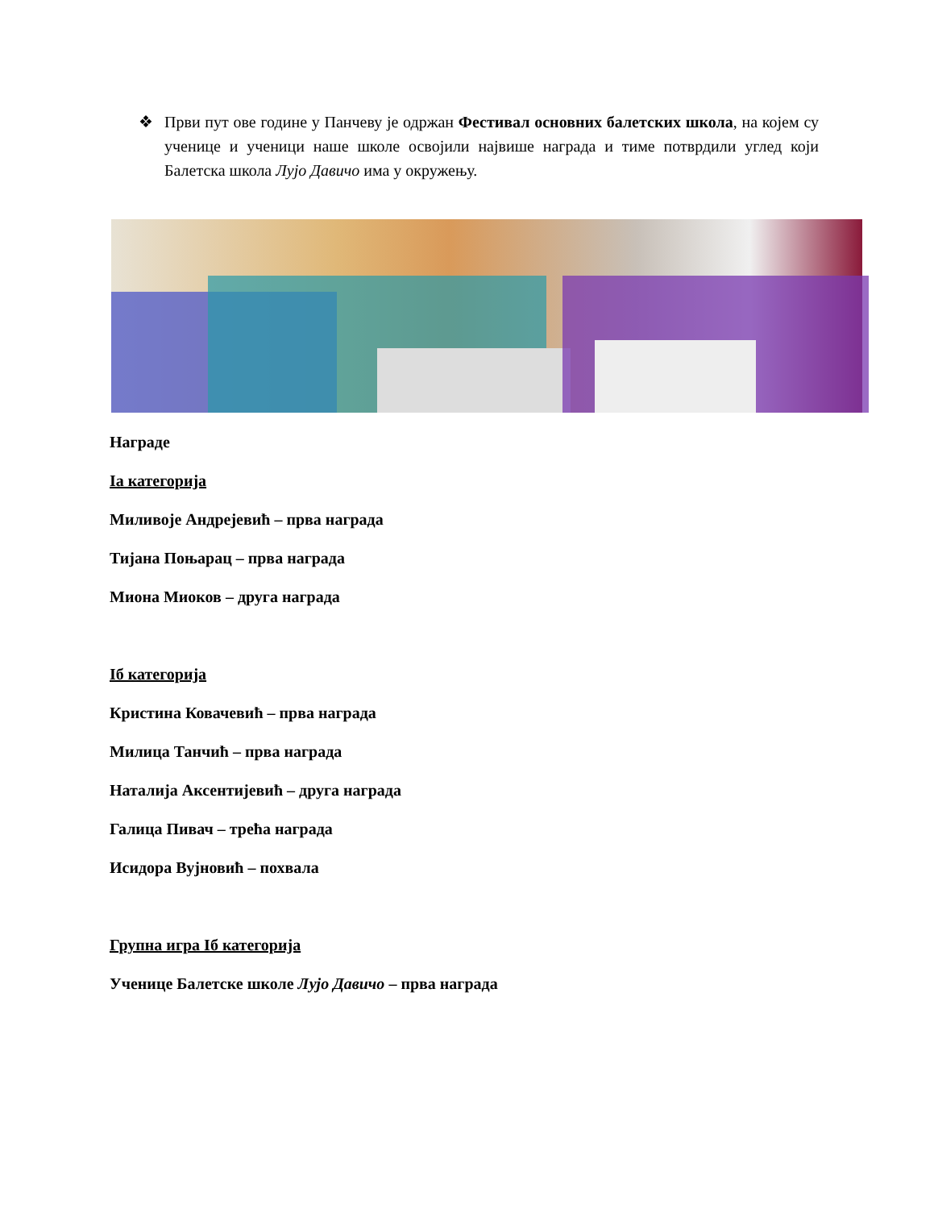❖ Први пут ове године у Панчеву је одржан Фестивал основних балетских школа, на којем су ученице и ученици наше школе освојили највише награда и тиме потврдили углед који Балетска школа Лујо Давичо има у окружењу.
Награде
Iа категорија
Миливоје Андрејевић – прва награда
Тијана Поњарац – прва награда
Миона Миоков – друга награда
Iб категорија
Кристина Ковачевић – прва награда
Милица Танчић – прва награда
Наталија Аксентијевић – друга награда
Галица Пивач – трећа награда
Исидора Вујновић – похвала
Групна игра Iб категорија
Ученице Балетске школе Лујо Давичо – прва награда